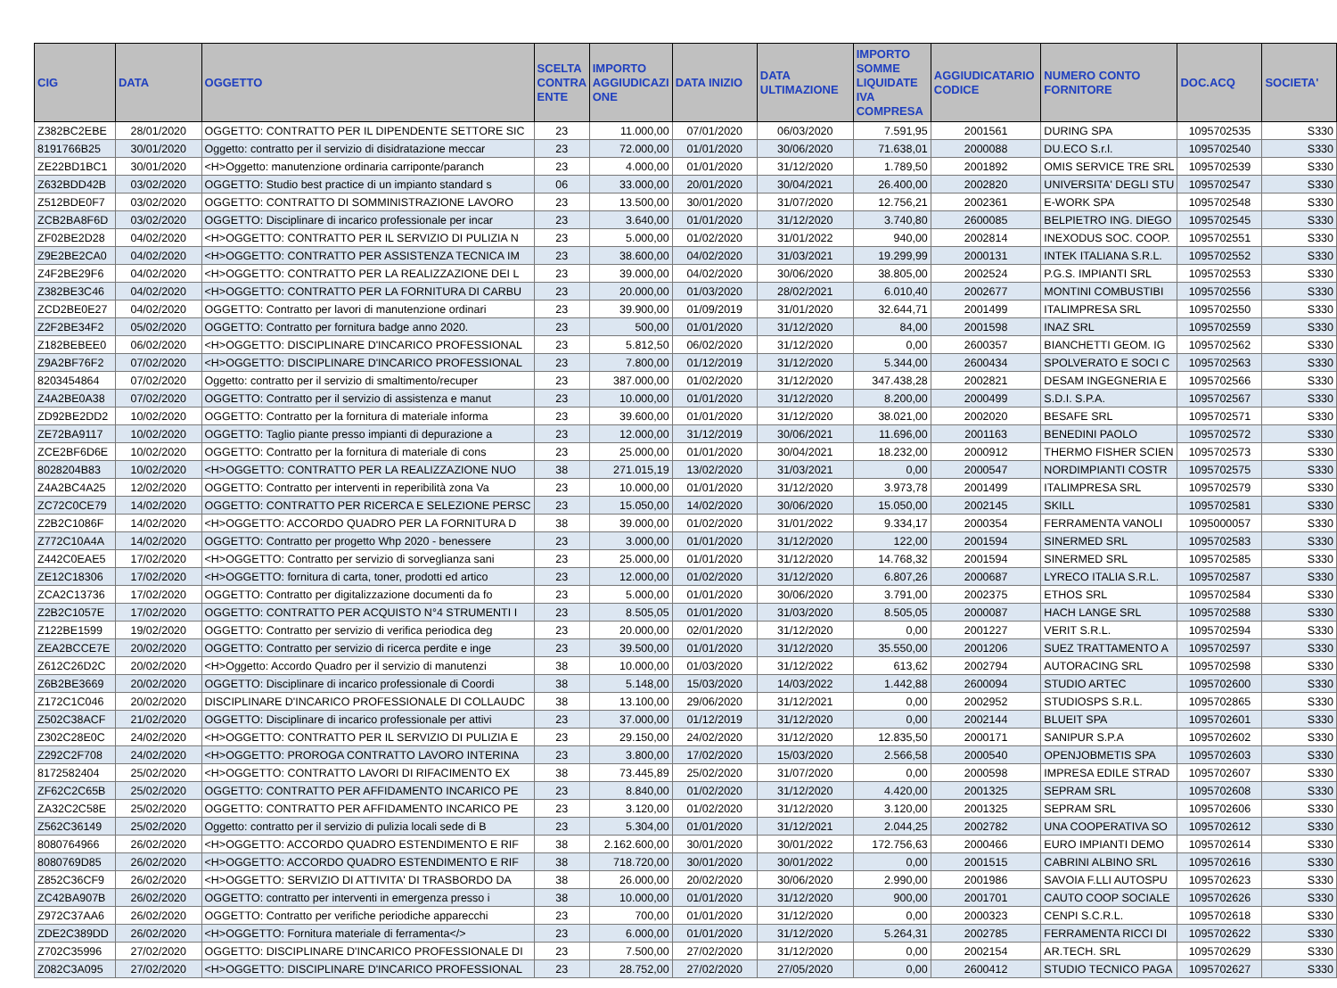| CIG | DATA | OGGETTO | SCELTA CONTRA ENTE | IMPORTO AGGIUDICAZI ONE | DATA INIZIO | DATA ULTIMAZIONE | IMPORTO SOMME LIQUIDATE IVA COMPRESA | AGGIUDICATARIO CODICE | NUMERO CONTO FORNITORE | DOC.ACQ | SOCIETA' |
| --- | --- | --- | --- | --- | --- | --- | --- | --- | --- | --- | --- |
| Z382BC2EBE | 28/01/2020 | OGGETTO: CONTRATTO PER IL DIPENDENTE SETTORE SIC | 23 | 11.000,00 | 07/01/2020 | 06/03/2020 | 7.591,95 | 2001561 | DURING SPA | 1095702535 | S330 |
| 8191766B25 | 30/01/2020 | Oggetto: contratto per il servizio di disidratazione meccar | 23 | 72.000,00 | 01/01/2020 | 30/06/2020 | 71.638,01 | 2000088 | DU.ECO S.r.l. | 1095702540 | S330 |
| ZE22BD1BC1 | 30/01/2020 | <H>Oggetto: manutenzione ordinaria carriponte/paranch | 23 | 4.000,00 | 01/01/2020 | 31/12/2020 | 1.789,50 | 2001892 | OMIS SERVICE TRE SRL | 1095702539 | S330 |
| Z632BDD42B | 03/02/2020 | OGGETTO: Studio best practice di un impianto standard s | 06 | 33.000,00 | 20/01/2020 | 30/04/2021 | 26.400,00 | 2002820 | UNIVERSITA' DEGLI STU | 1095702547 | S330 |
| Z512BDE0F7 | 03/02/2020 | OGGETTO: CONTRATTO DI SOMMINISTRAZIONE LAVORO | 23 | 13.500,00 | 30/01/2020 | 31/07/2020 | 12.756,21 | 2002361 | E-WORK SPA | 1095702548 | S330 |
| ZCB2BA8F6D | 03/02/2020 | OGGETTO: Disciplinare di incarico professionale per incar | 23 | 3.640,00 | 01/01/2020 | 31/12/2020 | 3.740,80 | 2600085 | BELPIETRO ING. DIEGO | 1095702545 | S330 |
| ZF02BE2D28 | 04/02/2020 | <H>OGGETTO: CONTRATTO PER IL SERVIZIO DI PULIZIA N | 23 | 5.000,00 | 01/02/2020 | 31/01/2022 | 940,00 | 2002814 | INEXODUS SOC. COOP. | 1095702551 | S330 |
| Z9E2BE2CA0 | 04/02/2020 | <H>OGGETTO: CONTRATTO PER ASSISTENZA TECNICA IM | 23 | 38.600,00 | 04/02/2020 | 31/03/2021 | 19.299,99 | 2000131 | INTEK ITALIANA S.R.L. | 1095702552 | S330 |
| Z4F2BE29F6 | 04/02/2020 | <H>OGGETTO: CONTRATTO PER LA REALIZZAZIONE DEI L | 23 | 39.000,00 | 04/02/2020 | 30/06/2020 | 38.805,00 | 2002524 | P.G.S. IMPIANTI SRL | 1095702553 | S330 |
| Z382BE3C46 | 04/02/2020 | <H>OGGETTO: CONTRATTO PER LA FORNITURA DI CARBU | 23 | 20.000,00 | 01/03/2020 | 28/02/2021 | 6.010,40 | 2002677 | MONTINI COMBUSTIBI | 1095702556 | S330 |
| ZCD2BE0E27 | 04/02/2020 | OGGETTO: Contratto per lavori di manutenzione ordinari | 23 | 39.900,00 | 01/09/2019 | 31/01/2020 | 32.644,71 | 2001499 | ITALIMPRESA SRL | 1095702550 | S330 |
| Z2F2BE34F2 | 05/02/2020 | OGGETTO: Contratto per fornitura badge anno 2020. | 23 | 500,00 | 01/01/2020 | 31/12/2020 | 84,00 | 2001598 | INAZ SRL | 1095702559 | S330 |
| Z182BEBEE0 | 06/02/2020 | <H>OGGETTO: DISCIPLINARE D'INCARICO PROFESSIONAL | 23 | 5.812,50 | 06/02/2020 | 31/12/2020 | 0,00 | 2600357 | BIANCHETTI GEOM. IG | 1095702562 | S330 |
| Z9A2BF76F2 | 07/02/2020 | <H>OGGETTO: DISCIPLINARE D'INCARICO PROFESSIONAL | 23 | 7.800,00 | 01/12/2019 | 31/12/2020 | 5.344,00 | 2600434 | SPOLVERATO E SOCI C | 1095702563 | S330 |
| 8203454864 | 07/02/2020 | Oggetto: contratto per il servizio di smaltimento/recuper | 23 | 387.000,00 | 01/02/2020 | 31/12/2020 | 347.438,28 | 2002821 | DESAM INGEGNERIA E | 1095702566 | S330 |
| Z4A2BE0A38 | 07/02/2020 | OGGETTO: Contratto per il servizio di assistenza e manut | 23 | 10.000,00 | 01/01/2020 | 31/12/2020 | 8.200,00 | 2000499 | S.D.I. S.P.A. | 1095702567 | S330 |
| ZD92BE2DD2 | 10/02/2020 | OGGETTO: Contratto per la fornitura di materiale informa | 23 | 39.600,00 | 01/01/2020 | 31/12/2020 | 38.021,00 | 2002020 | BESAFE SRL | 1095702571 | S330 |
| ZE72BA9117 | 10/02/2020 | OGGETTO: Taglio piante presso impianti di depurazione a | 23 | 12.000,00 | 31/12/2019 | 30/06/2021 | 11.696,00 | 2001163 | BENEDINI PAOLO | 1095702572 | S330 |
| ZCE2BF6D6E | 10/02/2020 | OGGETTO: Contratto per la fornitura di materiale di cons | 23 | 25.000,00 | 01/01/2020 | 30/04/2021 | 18.232,00 | 2000912 | THERMO FISHER SCIEN | 1095702573 | S330 |
| 8028204B83 | 10/02/2020 | <H>OGGETTO: CONTRATTO PER LA REALIZZAZIONE NUO | 38 | 271.015,19 | 13/02/2020 | 31/03/2021 | 0,00 | 2000547 | NORDIMPIANTI COSTR | 1095702575 | S330 |
| Z4A2BC4A25 | 12/02/2020 | OGGETTO: Contratto per interventi in reperibilità zona Va | 23 | 10.000,00 | 01/01/2020 | 31/12/2020 | 3.973,78 | 2001499 | ITALIMPRESA SRL | 1095702579 | S330 |
| ZC72C0CE79 | 14/02/2020 | OGGETTO: CONTRATTO PER RICERCA E SELEZIONE PERSC | 23 | 15.050,00 | 14/02/2020 | 30/06/2020 | 15.050,00 | 2002145 | SKILL | 1095702581 | S330 |
| Z2B2C1086F | 14/02/2020 | <H>OGGETTO: ACCORDO QUADRO PER LA FORNITURA D | 38 | 39.000,00 | 01/02/2020 | 31/01/2022 | 9.334,17 | 2000354 | FERRAMENTA VANOLI | 1095000057 | S330 |
| Z772C10A4A | 14/02/2020 | OGGETTO: Contratto per progetto Whp 2020 - benessere | 23 | 3.000,00 | 01/01/2020 | 31/12/2020 | 122,00 | 2001594 | SINERMED SRL | 1095702583 | S330 |
| Z442C0EAE5 | 17/02/2020 | <H>OGGETTO: Contratto per servizio di sorveglianza sani | 23 | 25.000,00 | 01/01/2020 | 31/12/2020 | 14.768,32 | 2001594 | SINERMED SRL | 1095702585 | S330 |
| ZE12C18306 | 17/02/2020 | <H>OGGETTO: fornitura di carta, toner, prodotti ed artico | 23 | 12.000,00 | 01/02/2020 | 31/12/2020 | 6.807,26 | 2000687 | LYRECO ITALIA S.R.L. | 1095702587 | S330 |
| ZCA2C13736 | 17/02/2020 | OGGETTO: Contratto per digitalizzazione documenti da fo | 23 | 5.000,00 | 01/01/2020 | 30/06/2020 | 3.791,00 | 2002375 | ETHOS SRL | 1095702584 | S330 |
| Z2B2C1057E | 17/02/2020 | OGGETTO: CONTRATTO PER ACQUISTO N°4 STRUMENTI I | 23 | 8.505,05 | 01/01/2020 | 31/03/2020 | 8.505,05 | 2000087 | HACH LANGE SRL | 1095702588 | S330 |
| Z122BE1599 | 19/02/2020 | OGGETTO: Contratto per servizio di verifica periodica deg | 23 | 20.000,00 | 02/01/2020 | 31/12/2020 | 0,00 | 2001227 | VERIT S.R.L. | 1095702594 | S330 |
| ZEA2BCCE7E | 20/02/2020 | OGGETTO: Contratto per servizio di ricerca perdite e inge | 23 | 39.500,00 | 01/01/2020 | 31/12/2020 | 35.550,00 | 2001206 | SUEZ TRATTAMENTO A | 1095702597 | S330 |
| Z612C26D2C | 20/02/2020 | <H>Oggetto: Accordo Quadro per il servizio di manutenzi | 38 | 10.000,00 | 01/03/2020 | 31/12/2022 | 613,62 | 2002794 | AUTORACING SRL | 1095702598 | S330 |
| Z6B2BE3669 | 20/02/2020 | OGGETTO: Disciplinare di incarico professionale di Coordi | 38 | 5.148,00 | 15/03/2020 | 14/03/2022 | 1.442,88 | 2600094 | STUDIO ARTEC | 1095702600 | S330 |
| Z172C1C046 | 20/02/2020 | DISCIPLINARE D'INCARICO PROFESSIONALE DI COLLAUDC | 38 | 13.100,00 | 29/06/2020 | 31/12/2021 | 0,00 | 2002952 | STUDIOSPS S.R.L. | 1095702865 | S330 |
| Z502C38ACF | 21/02/2020 | OGGETTO: Disciplinare di incarico professionale per attivi | 23 | 37.000,00 | 01/12/2019 | 31/12/2020 | 0,00 | 2002144 | BLUEIT SPA | 1095702601 | S330 |
| Z302C28E0C | 24/02/2020 | <H>OGGETTO: CONTRATTO PER IL SERVIZIO DI PULIZIA E | 23 | 29.150,00 | 24/02/2020 | 31/12/2020 | 12.835,50 | 2000171 | SANIPUR S.P.A | 1095702602 | S330 |
| Z292C2F708 | 24/02/2020 | <H>OGGETTO: PROROGA CONTRATTO LAVORO INTERINA | 23 | 3.800,00 | 17/02/2020 | 15/03/2020 | 2.566,58 | 2000540 | OPENJOBMETIS SPA | 1095702603 | S330 |
| 8172582404 | 25/02/2020 | <H>OGGETTO: CONTRATTO LAVORI DI RIFACIMENTO EX | 38 | 73.445,89 | 25/02/2020 | 31/07/2020 | 0,00 | 2000598 | IMPRESA EDILE STRAD | 1095702607 | S330 |
| ZF62C2C65B | 25/02/2020 | OGGETTO: CONTRATTO PER AFFIDAMENTO INCARICO PE | 23 | 8.840,00 | 01/02/2020 | 31/12/2020 | 4.420,00 | 2001325 | SEPRAM SRL | 1095702608 | S330 |
| ZA32C2C58E | 25/02/2020 | OGGETTO: CONTRATTO PER AFFIDAMENTO INCARICO PE | 23 | 3.120,00 | 01/02/2020 | 31/12/2020 | 3.120,00 | 2001325 | SEPRAM SRL | 1095702606 | S330 |
| Z562C36149 | 25/02/2020 | Oggetto: contratto per il servizio di pulizia locali sede di B | 23 | 5.304,00 | 01/01/2020 | 31/12/2021 | 2.044,25 | 2002782 | UNA COOPERATIVA SO | 1095702612 | S330 |
| 8080764966 | 26/02/2020 | <H>OGGETTO: ACCORDO QUADRO ESTENDIMENTO E RIF | 38 | 2.162.600,00 | 30/01/2020 | 30/01/2022 | 172.756,63 | 2000466 | EURO IMPIANTI DEMO | 1095702614 | S330 |
| 8080769D85 | 26/02/2020 | <H>OGGETTO: ACCORDO QUADRO ESTENDIMENTO E RIF | 38 | 718.720,00 | 30/01/2020 | 30/01/2022 | 0,00 | 2001515 | CABRINI ALBINO SRL | 1095702616 | S330 |
| Z852C36CF9 | 26/02/2020 | <H>OGGETTO: SERVIZIO DI ATTIVITA' DI TRASBORDO DA | 38 | 26.000,00 | 20/02/2020 | 30/06/2020 | 2.990,00 | 2001986 | SAVOIA F.LLI AUTOSPU | 1095702623 | S330 |
| ZC42BA907B | 26/02/2020 | OGGETTO: contratto per interventi in emergenza presso i | 38 | 10.000,00 | 01/01/2020 | 31/12/2020 | 900,00 | 2001701 | CAUTO COOP SOCIALE | 1095702626 | S330 |
| Z972C37AA6 | 26/02/2020 | OGGETTO: Contratto per verifiche periodiche apparecchi | 23 | 700,00 | 01/01/2020 | 31/12/2020 | 0,00 | 2000323 | CENPI S.C.R.L. | 1095702618 | S330 |
| ZDE2C389DD | 26/02/2020 | <H>OGGETTO: Fornitura materiale di ferramenta</> | 23 | 6.000,00 | 01/01/2020 | 31/12/2020 | 5.264,31 | 2002785 | FERRAMENTA RICCI DI | 1095702622 | S330 |
| Z702C35996 | 27/02/2020 | OGGETTO: DISCIPLINARE D'INCARICO PROFESSIONALE DI | 23 | 7.500,00 | 27/02/2020 | 31/12/2020 | 0,00 | 2002154 | AR.TECH. SRL | 1095702629 | S330 |
| Z082C3A095 | 27/02/2020 | <H>OGGETTO: DISCIPLINARE D'INCARICO PROFESSIONAL | 23 | 28.752,00 | 27/02/2020 | 27/05/2020 | 0,00 | 2600412 | STUDIO TECNICO PAGA | 1095702627 | S330 |